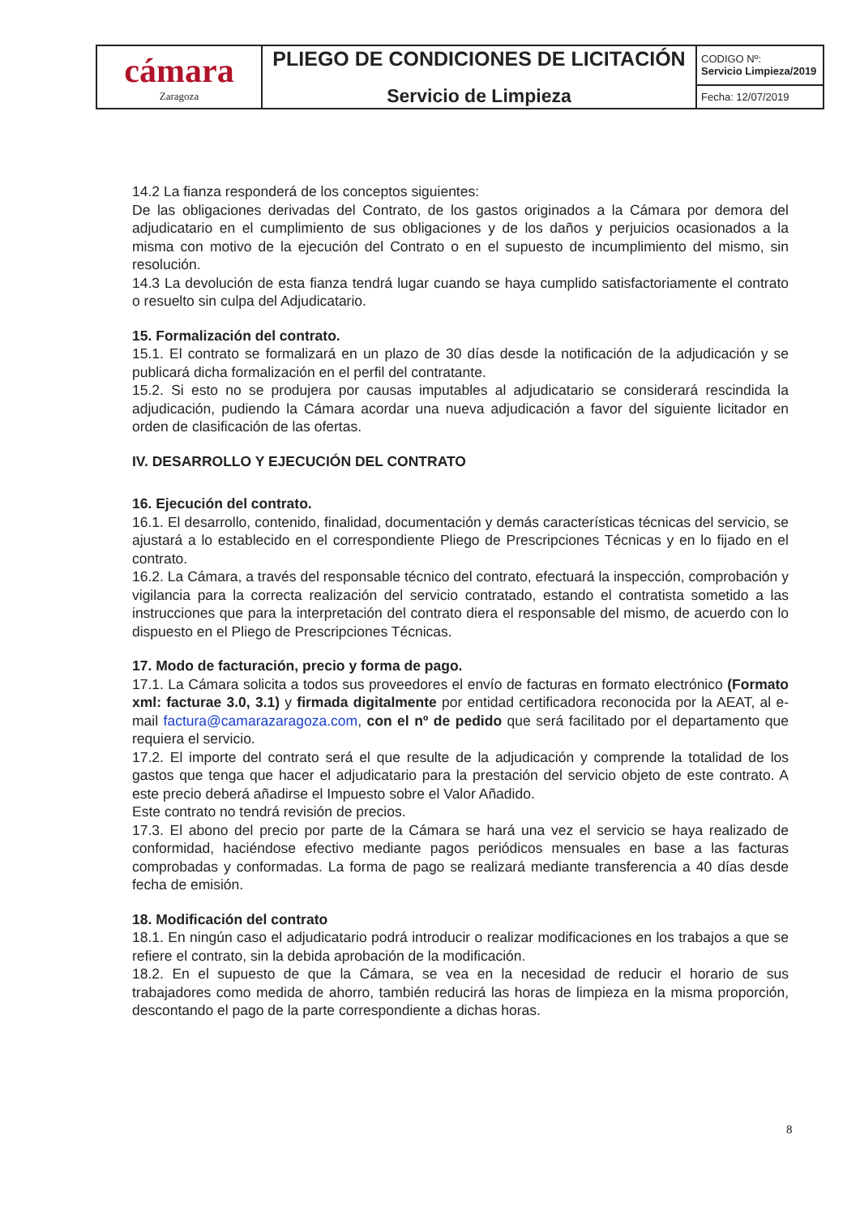| cámara Zaragoza | PLIEGO DE CONDICIONES DE LICITACIÓN Servicio de Limpieza | CODIGO Nº: Servicio Limpieza/2019 |
| | | Fecha: 12/07/2019 |
14.2 La fianza responderá de los conceptos siguientes:
De las obligaciones derivadas del Contrato, de los gastos originados a la Cámara por demora del adjudicatario en el cumplimiento de sus obligaciones y de los daños y perjuicios ocasionados a la misma con motivo de la ejecución del Contrato o en el supuesto de incumplimiento del mismo, sin resolución.
14.3 La devolución de esta fianza tendrá lugar cuando se haya cumplido satisfactoriamente el contrato o resuelto sin culpa del Adjudicatario.
15. Formalización del contrato.
15.1. El contrato se formalizará en un plazo de 30 días desde la notificación de la adjudicación y se publicará dicha formalización en el perfil del contratante.
15.2. Si esto no se produjera por causas imputables al adjudicatario se considerará rescindida la adjudicación, pudiendo la Cámara acordar una nueva adjudicación a favor del siguiente licitador en orden de clasificación de las ofertas.
IV. DESARROLLO Y EJECUCIÓN DEL CONTRATO
16. Ejecución del contrato.
16.1. El desarrollo, contenido, finalidad, documentación y demás características técnicas del servicio, se ajustará a lo establecido en el correspondiente Pliego de Prescripciones Técnicas y en lo fijado en el contrato.
16.2. La Cámara, a través del responsable técnico del contrato, efectuará la inspección, comprobación y vigilancia para la correcta realización del servicio contratado, estando el contratista sometido a las instrucciones que para la interpretación del contrato diera el responsable del mismo, de acuerdo con lo dispuesto en el Pliego de Prescripciones Técnicas.
17. Modo de facturación, precio y forma de pago.
17.1. La Cámara solicita a todos sus proveedores el envío de facturas en formato electrónico (Formato xml: facturae 3.0, 3.1) y firmada digitalmente por entidad certificadora reconocida por la AEAT, al e-mail factura@camarazaragoza.com, con el nº de pedido que será facilitado por el departamento que requiera el servicio.
17.2. El importe del contrato será el que resulte de la adjudicación y comprende la totalidad de los gastos que tenga que hacer el adjudicatario para la prestación del servicio objeto de este contrato. A este precio deberá añadirse el Impuesto sobre el Valor Añadido.
Este contrato no tendrá revisión de precios.
17.3. El abono del precio por parte de la Cámara se hará una vez el servicio se haya realizado de conformidad, haciéndose efectivo mediante pagos periódicos mensuales en base a las facturas comprobadas y conformadas. La forma de pago se realizará mediante transferencia a 40 días desde fecha de emisión.
18. Modificación del contrato
18.1. En ningún caso el adjudicatario podrá introducir o realizar modificaciones en los trabajos a que se refiere el contrato, sin la debida aprobación de la modificación.
18.2. En el supuesto de que la Cámara, se vea en la necesidad de reducir el horario de sus trabajadores como medida de ahorro, también reducirá las horas de limpieza en la misma proporción, descontando el pago de la parte correspondiente a dichas horas.
8